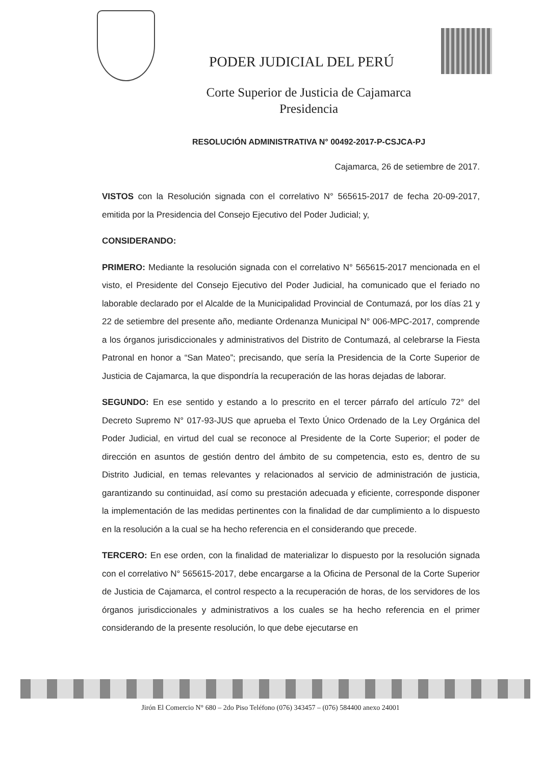PODER JUDICIAL DEL PERÚ
Corte Superior de Justicia de Cajamarca
Presidencia
RESOLUCIÓN ADMINISTRATIVA N° 00492-2017-P-CSJCA-PJ
Cajamarca, 26 de setiembre de 2017.
VISTOS con la Resolución signada con el correlativo N° 565615-2017 de fecha 20-09-2017, emitida por la Presidencia del Consejo Ejecutivo del Poder Judicial; y,
CONSIDERANDO:
PRIMERO: Mediante la resolución signada con el correlativo N° 565615-2017 mencionada en el visto, el Presidente del Consejo Ejecutivo del Poder Judicial, ha comunicado que el feriado no laborable declarado por el Alcalde de la Municipalidad Provincial de Contumazá, por los días 21 y 22 de setiembre del presente año, mediante Ordenanza Municipal N° 006-MPC-2017, comprende a los órganos jurisdiccionales y administrativos del Distrito de Contumazá, al celebrarse la Fiesta Patronal en honor a “San Mateo”; precisando, que sería la Presidencia de la Corte Superior de Justicia de Cajamarca, la que dispondría la recuperación de las horas dejadas de laborar.
SEGUNDO: En ese sentido y estando a lo prescrito en el tercer párrafo del artículo 72° del Decreto Supremo N° 017-93-JUS que aprueba el Texto Único Ordenado de la Ley Orgánica del Poder Judicial, en virtud del cual se reconoce al Presidente de la Corte Superior; el poder de dirección en asuntos de gestión dentro del ámbito de su competencia, esto es, dentro de su Distrito Judicial, en temas relevantes y relacionados al servicio de administración de justicia, garantizando su continuidad, así como su prestación adecuada y eficiente, corresponde disponer la implementación de las medidas pertinentes con la finalidad de dar cumplimiento a lo dispuesto en la resolución a la cual se ha hecho referencia en el considerando que precede.
TERCERO: En ese orden, con la finalidad de materializar lo dispuesto por la resolución signada con el correlativo N° 565615-2017, debe encargarse a la Oficina de Personal de la Corte Superior de Justicia de Cajamarca, el control respecto a la recuperación de horas, de los servidores de los órganos jurisdiccionales y administrativos a los cuales se ha hecho referencia en el primer considerando de la presente resolución, lo que debe ejecutarse en
Jirón El Comercio N° 680 – 2do Piso Teléfono (076) 343457 – (076) 584400 anexo 24001